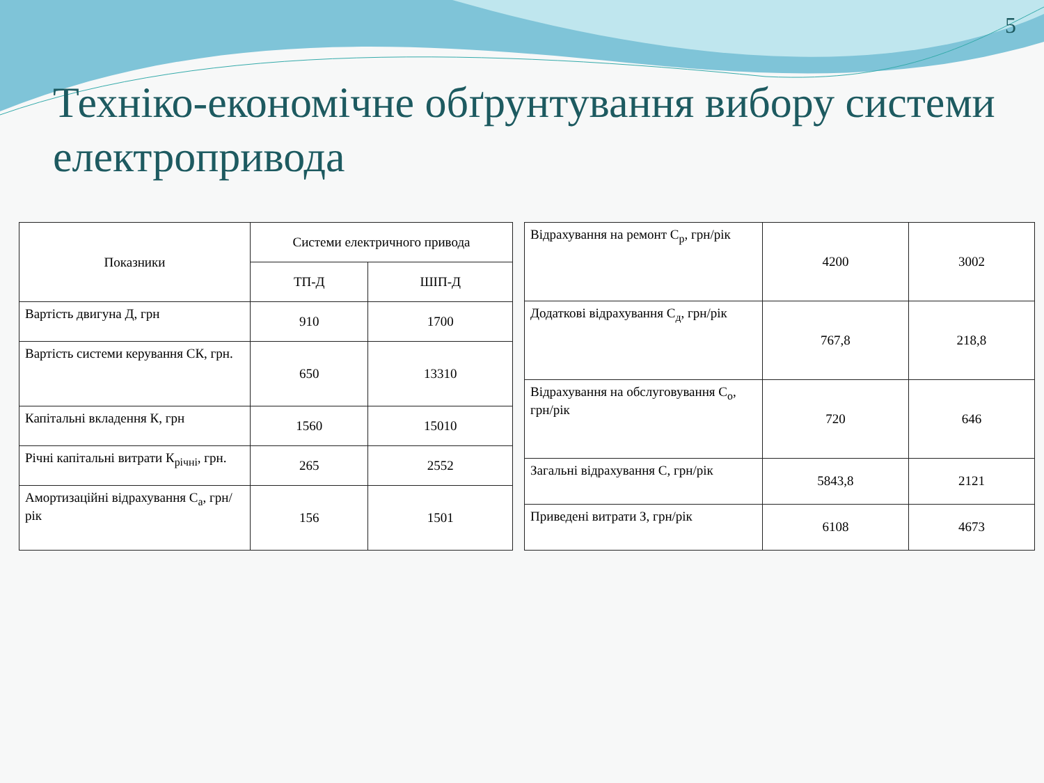5
Техніко-економічне обґрунтування вибору системи електропривода
| Показники | Системи електричного привода | |
| --- | --- | --- |
| | ТП-Д | ШІП-Д |
| Вартість двигуна Д, грн | 910 | 1700 |
| Вартість системи керування СК, грн. | 650 | 13310 |
| Капітальні вкладення К, грн | 1560 | 15010 |
| Річні капітальні витрати К<sub>річні</sub>, грн. | 265 | 2552 |
| Амортизаційні відрахування С<sub>а</sub>, грн/рік | 156 | 1501 |
| Відрахування на ремонт С<sub>р</sub>, грн/рік | 4200 | 3002 |
| Додаткові відрахування С<sub>д</sub>, грн/рік | 767,8 | 218,8 |
| Відрахування на обслуговування С<sub>о</sub>, грн/рік | 720 | 646 |
| Загальні відрахування С, грн/рік | 5843,8 | 2121 |
| Приведені витрати З, грн/рік | 6108 | 4673 |